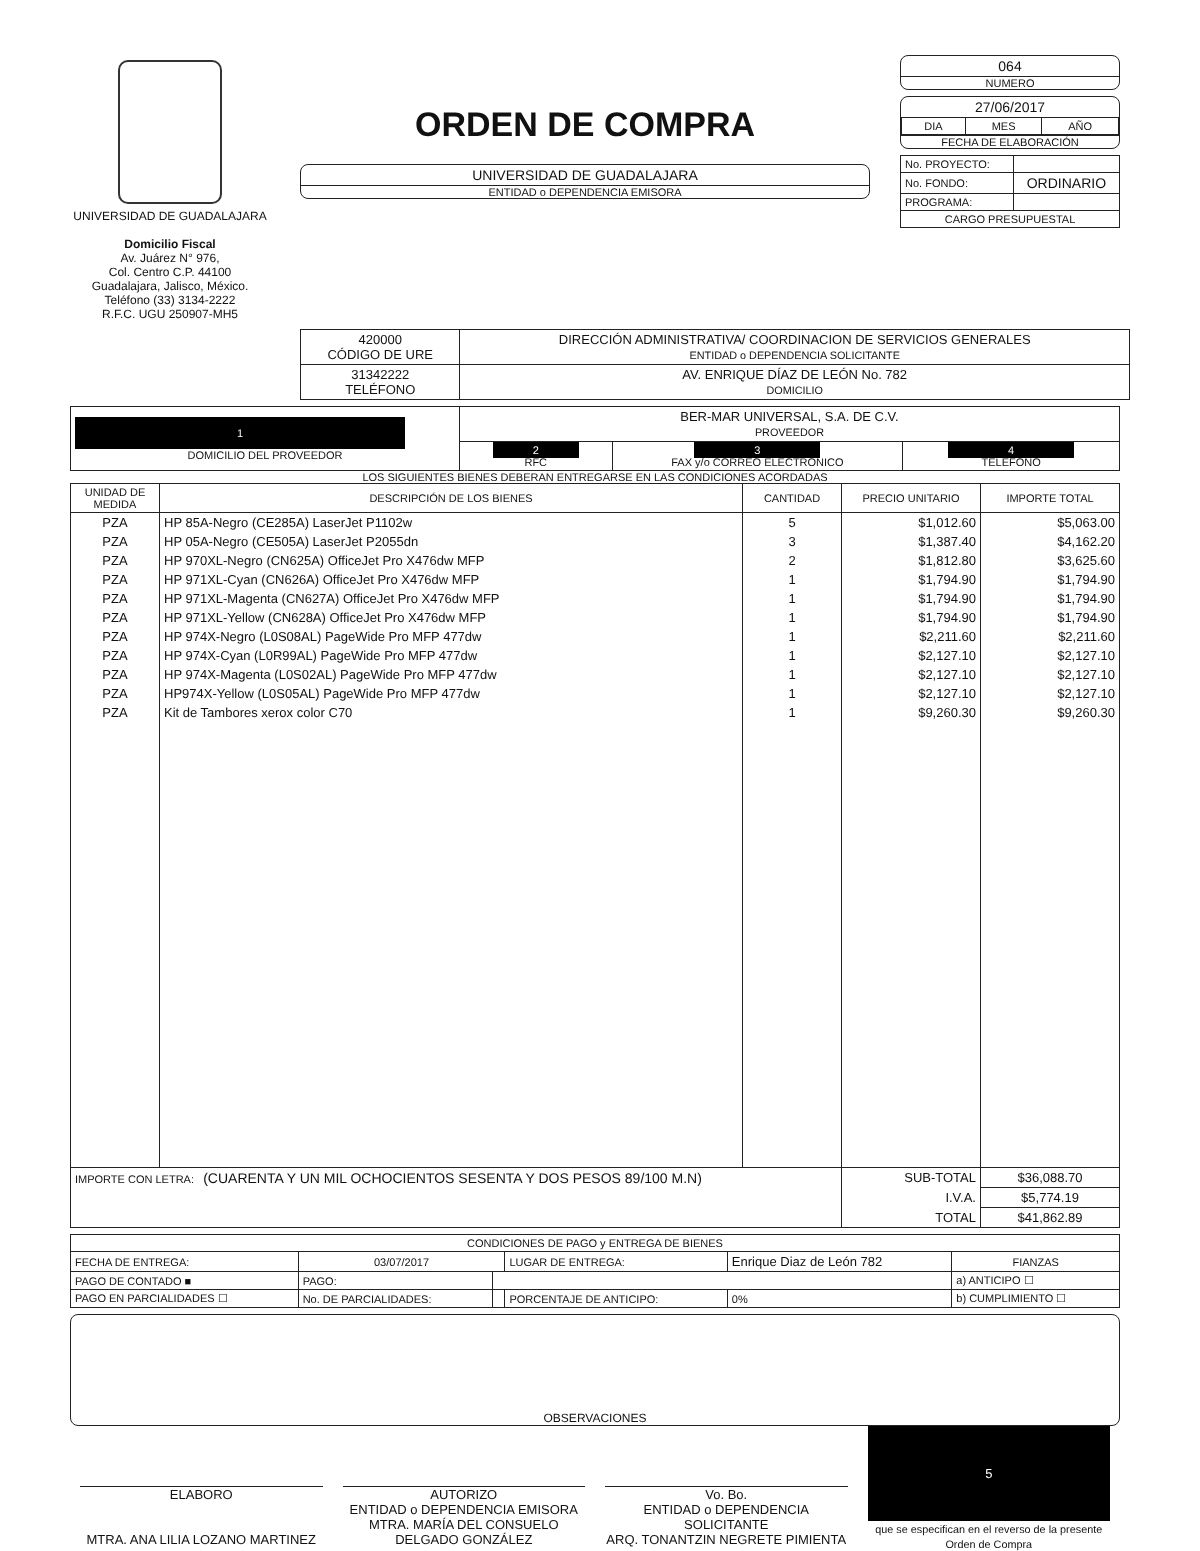UNIVERSIDAD DE GUADALAJARA
Domicilio Fiscal
Av. Juárez N° 976,
Col. Centro C.P. 44100
Guadalajara, Jalisco, México.
Teléfono (33) 3134-2222
R.F.C. UGU 250907-MH5
ORDEN DE COMPRA
UNIVERSIDAD DE GUADALAJARA
ENTIDAD o DEPENDENCIA EMISORA
064
NUMERO
27/06/2017
| DIA | MES | AÑO |
FECHA DE ELABORACIÓN
| No. PROYECTO: | |
| No. FONDO: | ORDINARIO |
| PROGRAMA: | |
| CARGO PRESUPUESTAL | |
| 420000 CÓDIGO DE URE | DIRECCIÓN ADMINISTRATIVA/ COORDINACION DE SERVICIOS GENERALES ENTIDAD o DEPENDENCIA SOLICITANTE |
| 31342222 TELÉFONO | AV. ENRIQUE DÍAZ DE LEÓN No. 782 DOMICILIO |
| 1 DOMICILIO DEL PROVEEDOR | BER-MAR UNIVERSAL, S.A. DE C.V. PROVEEDOR | | |
| | 2 RFC | 3 FAX y/o CORREO ELECTRÓNICO | 4 TELÉFONO |
LOS SIGUIENTES BIENES DEBERAN ENTREGARSE EN LAS CONDICIONES ACORDADAS
| UNIDAD DE MEDIDA | DESCRIPCIÓN DE LOS BIENES | CANTIDAD | PRECIO UNITARIO | IMPORTE TOTAL |
| --- | --- | --- | --- | --- |
| PZA | HP 85A-Negro (CE285A) LaserJet P1102w | 5 | $1,012.60 | $5,063.00 |
| PZA | HP 05A-Negro (CE505A) LaserJet P2055dn | 3 | $1,387.40 | $4,162.20 |
| PZA | HP 970XL-Negro (CN625A) OfficeJet Pro X476dw MFP | 2 | $1,812.80 | $3,625.60 |
| PZA | HP 971XL-Cyan (CN626A) OfficeJet Pro X476dw MFP | 1 | $1,794.90 | $1,794.90 |
| PZA | HP 971XL-Magenta (CN627A) OfficeJet Pro X476dw MFP | 1 | $1,794.90 | $1,794.90 |
| PZA | HP 971XL-Yellow (CN628A) OfficeJet Pro X476dw MFP | 1 | $1,794.90 | $1,794.90 |
| PZA | HP 974X-Negro (L0S08AL) PageWide Pro MFP 477dw | 1 | $2,211.60 | $2,211.60 |
| PZA | HP 974X-Cyan (L0R99AL) PageWide Pro MFP 477dw | 1 | $2,127.10 | $2,127.10 |
| PZA | HP 974X-Magenta (L0S02AL) PageWide Pro MFP 477dw | 1 | $2,127.10 | $2,127.10 |
| PZA | HP974X-Yellow (L0S05AL) PageWide Pro MFP 477dw | 1 | $2,127.10 | $2,127.10 |
| PZA | Kit de Tambores xerox color C70 | 1 | $9,260.30 | $9,260.30 |
| IMPORTE CON LETRA: (CUARENTA Y UN MIL OCHOCIENTOS SESENTA Y DOS PESOS 89/100 M.N) | | | SUB-TOTAL | $36,088.70 |
| | | | I.V.A. | $5,774.19 |
| | | | TOTAL | $41,862.89 |
| CONDICIONES DE PAGO y ENTREGA DE BIENES | | | | | |
| --- | --- | --- | --- | --- | --- |
| FECHA DE ENTREGA: | 03/07/2017 | | LUGAR DE ENTREGA: | Enrique Diaz de León 782 | FIANZAS |
| PAGO DE CONTADO ■ | PAGO: | | | | a) ANTICIPO ☐ |
| PAGO EN PARCIALIDADES ☐ | No. DE PARCIALIDADES: | | PORCENTAJE DE ANTICIPO: | 0% | b) CUMPLIMIENTO ☐ |
OBSERVACIONES
ELABORO
MTRA. ANA LILIA LOZANO MARTINEZ
AUTORIZO
ENTIDAD o DEPENDENCIA EMISORA
MTRA. MARÍA DEL CONSUELO DELGADO GONZÁLEZ
Vo. Bo.
ENTIDAD o DEPENDENCIA SOLICITANTE
ARQ. TONANTZIN NEGRETE PIMIENTA
5
que se especifican en el reverso de la presente Orden de Compra